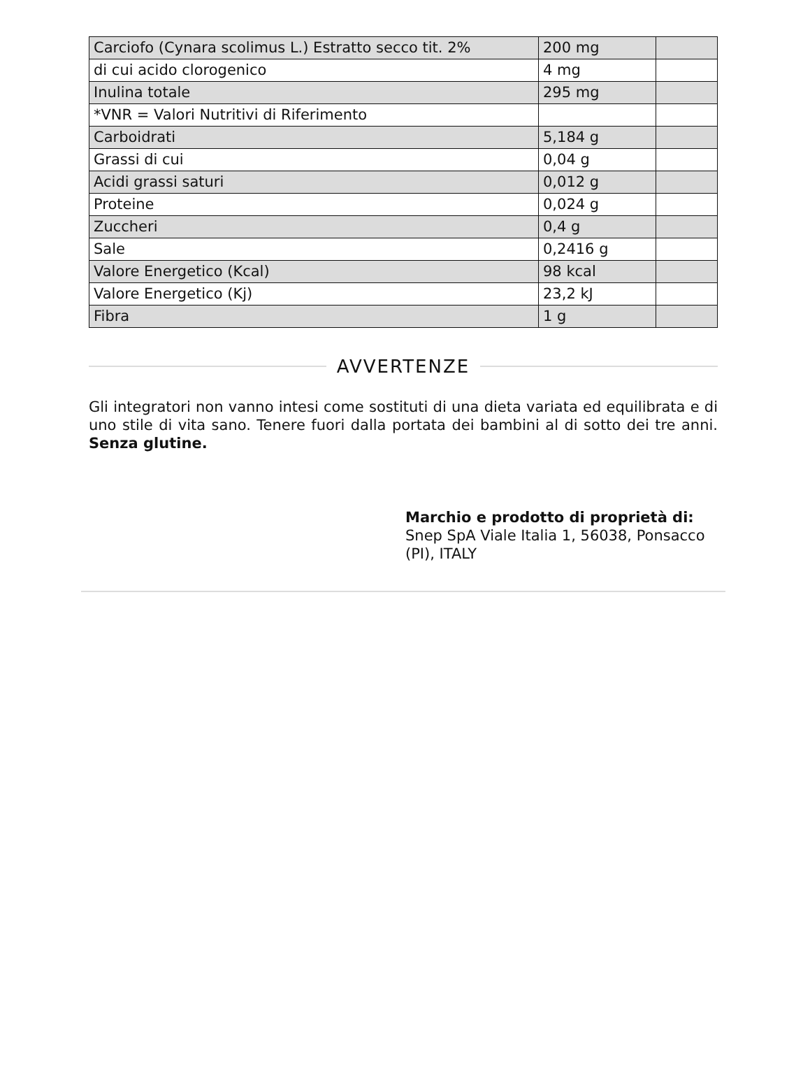| Carciofo (Cynara scolimus L.) Estratto secco tit. 2% | 200 mg | |
| di cui acido clorogenico | 4 mg | |
| Inulina totale | 295 mg | |
| *VNR = Valori Nutritivi di Riferimento | | |
| Carboidrati | 5,184 g | |
| Grassi di cui | 0,04 g | |
| Acidi grassi saturi | 0,012 g | |
| Proteine | 0,024 g | |
| Zuccheri | 0,4 g | |
| Sale | 0,2416 g | |
| Valore Energetico (Kcal) | 98 kcal | |
| Valore Energetico (Kj) | 23,2 kJ | |
| Fibra | 1 g | |
AVVERTENZE
Gli integratori non vanno intesi come sostituti di una dieta variata ed equilibrata e di uno stile di vita sano. Tenere fuori dalla portata dei bambini al di sotto dei tre anni. Senza glutine.
Marchio e prodotto di proprietà di:
Snep SpA Viale Italia 1, 56038, Ponsacco (PI), ITALY